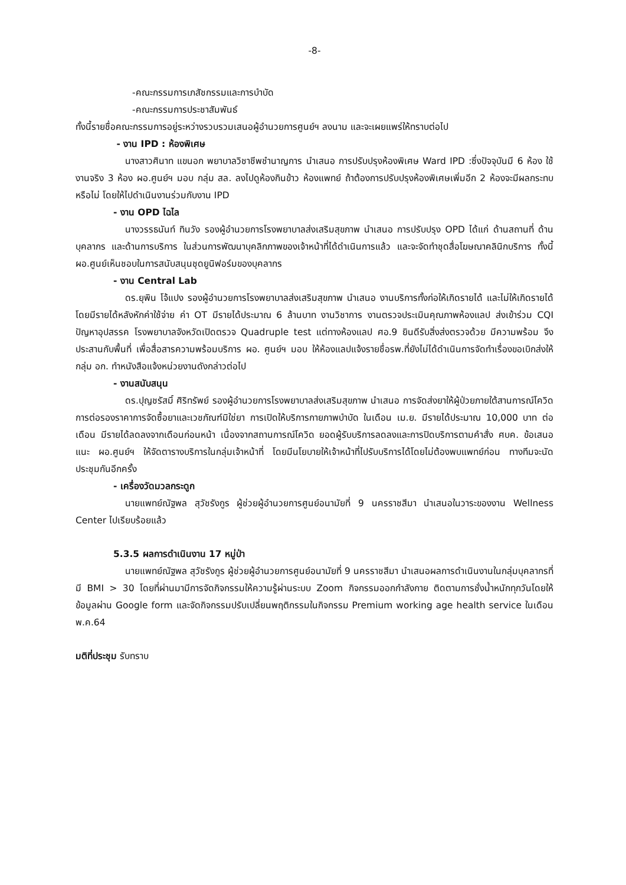-8-
-คณะกรรมการเภสัชกรรมและการบำบัด
-คณะกรรมการประชาสัมพันธ์
ทั้งนี้รายชื่อคณะกรรมการอยู่ระหว่างรวบรวมเสนอผู้อำนวยการศูนย์ฯ ลงนาม และจะเผยแพร่ให้ทราบต่อไป
- งาน IPD : ห้องพิเศษ
นางสาวศินาท แขนอก พยาบาลวิชาชีพชำนาญการ นำเสนอ การปรับปรุงห้องพิเศษ Ward IPD :ซึ่งปัจจุบันมี 6 ห้อง ใช้งานจริง 3 ห้อง ผอ.ศูนย์ฯ มอบ กลุ่ม สล. ลงไปดูห้องกินข้าว ห้องแพทย์ ถ้าต้องการปรับปรุงห้องพิเศษเพิ่มอีก 2 ห้องจะมีผลกระทบหรือไม่ โดยให้ไปดำเนินงานร่วมกับงาน IPD
- งาน OPD ไฉไล
นางวรรธนันท์ ทินวัง รองผู้อำนวยการโรงพยาบาลส่งเสริมสุขภาพ นำเสนอ การปรับปรุง OPD ได้แก่ ด้านสถานที่ ด้านบุคลากร และด้านการบริการ ในส่วนการพัฒนาบุคลิกภาพของเจ้าหน้าที่ได้ดำเนินการแล้ว และจะจัดทำชุดสื่อโฆษณาคลินิกบริการ ทั้งนี้ ผอ.ศูนย์เห็นชอบในการสนับสนุนชุดยูนิฟอร์มของบุคลากร
- งาน Central Lab
ดร.ยุพิน โจ้แปง รองผู้อำนวยการโรงพยาบาลส่งเสริมสุขภาพ นำเสนอ งานบริการทั้งก่อให้เกิดรายได้ และไม่ให้เกิดรายได้ โดยมีรายได้หลังหักค่าใช้จ่าย ค่า OT มีรายได้ประมาณ 6 ล้านบาท งานวิชาการ งานตรวจประเมินคุณภาพห้องแลป ส่งเข้าร่วม CQI ปัญหาอุปสรรค โรงพยาบาลจังหวัดเปิดตรวจ Quadruple test แต่ทางห้องแลป ศอ.9 ยินดีรับสิ่งส่งตรวจด้วย มีความพร้อม จึงประสานกับพื้นที่ เพื่อสื่อสารความพร้อมบริการ ผอ. ศูนย์ฯ มอบ ให้ห้องแลปแจ้งรายชื่อรพ.ที่ยังไม่ได้ดำเนินการจัดทำเรื่องขอเบิกส่งให้ กลุ่ม อก. ทำหนังสือแจ้งหน่วยงานดังกล่าวต่อไป
- งานสนับสนุน
ดร.ปุญชรัสมิ์ ศิริทรัพย์ รองผู้อำนวยการโรงพยาบาลส่งเสริมสุขภาพ นำเสนอ การจัดส่งยาให้ผู้ป่วยภายใต้สานการณ์โควิด การต่อรองราคาการจัดซื้อยาและเวชภัณฑ์มิใช่ยา การเปิดให้บริการกายภาพบำบัด ในเดือน เม.ย. มีรายได้ประมาณ 10,000 บาท ต่อเดือน มีรายได้ลดลงจากเดือนก่อนหน้า เนื่องจากสถานการณ์โควิด ยอดผู้รับบริการลดลงและการปิดบริการตามคำสั่ง ศบค. ข้อเสนอแนะ ผอ.ศูนย์ฯ ให้จัดตารางบริการในกลุ่มเจ้าหน้าที่ โดยมีนโยบายให้เจ้าหน้าที่ไปรับบริการได้โดยไม่ต้องพบแพทย์ก่อน ทางทีมจะนัดประชุมกันอีกครั้ง
- เครื่องวัดมวลกระดูก
นายแพทย์ณัฐพล สุวัชรังกูร ผู้ช่วยผู้อำนวยการศูนย์อนามัยที่ 9 นครราชสีมา นำเสนอในวาระของงาน Wellness Center ไปเรียบร้อยแล้ว
5.3.5 ผลการดำเนินงาน 17 หมู่ป่า
นายแพทย์ณัฐพล สุวัชรังกูร ผู้ช่วยผู้อำนวยการศูนย์อนามัยที่ 9 นครราชสีมา นำเสนอผลการดำเนินงานในกลุ่มบุคลากรที่มี BMI > 30 โดยที่ผ่านมามีการจัดกิจกรรมให้ความรู้ผ่านระบบ Zoom กิจกรรมออกกำลังกาย ติดตามการชั่งน้ำหนักทุกวันโดยให้ข้อมูลผ่าน Google form และจัดกิจกรรมปรับเปลี่ยนพฤติกรรมในกิจกรรม Premium working age health service ในเดือน พ.ค.64
มติที่ประชุม รับทราบ